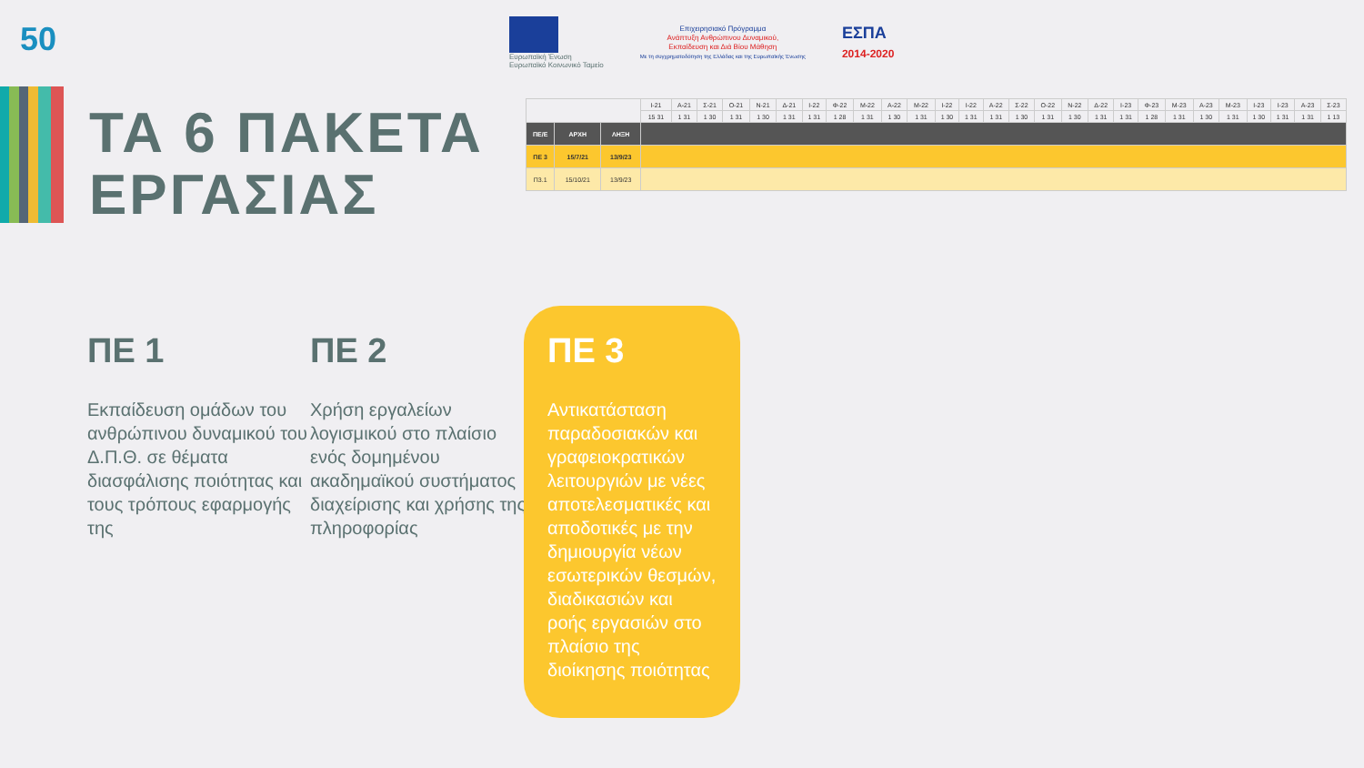50
Ευρωπαϊκή Ένωση
Ευρωπαϊκό Κοινωνικό Ταμείο
Επιχειρησιακό Πρόγραμμα
Ανάπτυξη Ανθρώπινου Δυναμικού,
Εκπαίδευση και Διά Βίου Μάθηση
Με τη συγχρηματοδότηση της Ελλάδας και της Ευρωπαϊκής Ένωσης
ΕΣΠΑ
2014-2020
ΤΑ 6 ΠΑΚΕΤΑ
ΕΡΓΑΣΙΑΣ
| | | | Ι-21 | Α-21 | Σ-21 | Ο-21 | Ν-21 | Δ-21 | Ι-22 | Φ-22 | Μ-22 | Α-22 | Μ-22 | Ι-22 | Ι-22 | Α-22 | Σ-22 | Ο-22 | Ν-22 | Δ-22 | Ι-23 | Φ-23 | Μ-23 | Α-23 | Μ-23 | Ι-23 | Ι-23 | Α-23 | Σ-23 |
| | | | 15 31 | 1 31 | 1 30 | 1 31 | 1 30 | 1 31 | 1 31 | 1 28 | 1 31 | 1 30 | 1 31 | 1 30 | 1 31 | 1 31 | 1 30 | 1 31 | 1 30 | 1 31 | 1 31 | 1 28 | 1 31 | 1 30 | 1 31 | 1 30 | 1 31 | 1 31 | 1 13 |
| ΠΕ/Ε | ΑΡΧΗ | ΛΗΞΗ | | | | | | | | | | | | | | | | | | | | | | | | | | | |
| ΠΕ 3 | 15/7/21 | 13/9/23 | | | | | | | | | | | | | | | | | | | | | | | | | | | |
| Π3.1 | 15/10/21 | 13/9/23 | | | | | | | | | | | | | | | | | | | | | | | | | | | |
ΠΕ 1
Εκπαίδευση ομάδων του ανθρώπινου δυναμικού του Δ.Π.Θ. σε θέματα διασφάλισης ποιότητας και τους τρόπους εφαρμογής της
ΠΕ 2
Χρήση εργαλείων λογισμικού στο πλαίσιο ενός δομημένου ακαδημαϊκού συστήματος διαχείρισης και χρήσης της πληροφορίας
ΠΕ 3
Αντικατάσταση παραδοσιακών και γραφειοκρατικών λειτουργιών με νέες αποτελεσματικές και αποδοτικές με την δημιουργία νέων εσωτερικών θεσμών, διαδικασιών και ροής εργασιών στο πλαίσιο της διοίκησης ποιότητας